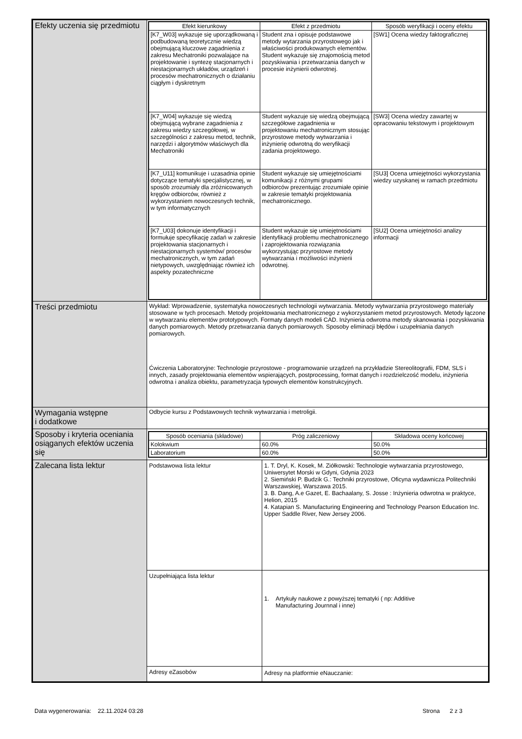| Efekty uczenia się przedmiotu | / Efekt kierunkowy / Efekt z przedmiotu / Sposób weryfikacji i oceny efektu / / --- / --- / --- / / [K7_W03] wykazuje się uporządkowaną i podbudowaną teoretycznie wiedzą obejmującą kluczowe zagadnienia z zakresu Mechatroniki pozwalające na projektowanie i syntezę stacjonarnych i niestacjonarnych układów, urządzeń i procesów mechatronicznych o działaniu ciągłym i dyskretnym / Student zna i opisuje podstawowe metody wytarzania przyrostowego jak i właściwości produkowanych elementów. Student wykazuje się znajomością metod pozyskiwania i przetwarzania danych w procesie inżynierii odwrotnej. / [SW1] Ocena wiedzy faktograficznej / / [K7_W04] wykazuje się wiedzą obejmującą wybrane zagadnienia z zakresu wiedzy szczegółowej, w szczególności z zakresu metod, technik, narzędzi i algorytmów właściwych dla Mechatroniki / Student wykazuje się wiedzą obejmującą szczegółowe zagadnienia w projektowaniu mechatronicznym stosując przyrostowe metody wytwarzania i inżynierię odwrotną do weryfikacji zadania projektowego. / [SW3] Ocena wiedzy zawartej w opracowaniu tekstowym i projektowym / / [K7_U11] komunikuje i uzasadnia opinie dotyczące tematyki specjalistycznej, w sposób zrozumiały dla zróżnicowanych kręgów odbiorców, również z wykorzystaniem nowoczesnych technik, w tym informatycznych / Student wykazuje się umiejętnościami komunikacji z różnymi grupami odbiorców prezentując zrozumiałe opinie w zakresie tematyki projektowania mechatronicznego. / [SU3] Ocena umiejętności wykorzystania wiedzy uzyskanej w ramach przedmiotu / / [K7_U03] dokonuje identyfikacji i formułuje specyfikację zadań w zakresie projektowania stacjonarnych i niestacjonarnych systemów/ procesów mechatronicznych, w tym zadań nietypowych, uwzględniając również ich aspekty pozatechniczne / Student wykazuje się umiejętnościami identyfikacji problemu mechatronicznego i zaprojektowania rozwiązania wykorzystując przyrostowe metody wytwarzania i możliwości inżynierii odwrotnej. / [SU2] Ocena umiejętności analizy informacji / |
| Treści przedmiotu | Wykład: Wprowadzenie, systematyka nowoczesnych technologii wytwarzania. Metody wytwarzania przyrostowego materiały stosowane w tych procesach. Metody projektowania mechatronicznego z wykorzystaniem metod przyrostowych. Metody łączone w wytwarzaniu elementów prototypowych. Formaty danych modeli CAD. Inżynieria odwrotna metody skanowania i pozyskiwania danych pomiarowych. Metody przetwarzania danych pomiarowych. Sposoby eliminacji błędów i uzupełniania danych pomiarowych. Ćwiczenia Laboratoryjne: Technologie przyrostowe - programowanie urządzeń na przykładzie Stereolitografii, FDM, SLS i innych, zasady projektowania elementów wspierających, postprocessing, format danych i rozdzielczość modelu, inżynieria odwrotna i analiza obiektu, parametryzacja typowych elementów konstrukcyjnych. |
| Wymagania wstępne i dodatkowe | Odbycie kursu z Podstawowych technik wytwarzania i metroligii. |
| Sposoby i kryteria oceniania osiąganych efektów uczenia się | / Sposób oceniania (składowe) / Próg zaliczeniowy / Składowa oceny końcowej / / --- / --- / --- / / Kolokwium / 60.0% / 50.0% / / Laboratorium / 60.0% / 50.0% / |
| Zalecana lista lektur | / Podstawowa lista lektur / 1. T. Dryl, K. Kosek, M. Ziółkowski: Technologie wytwarzania przyrostowego, Uniwersytet Morski w Gdyni, Gdynia 2023 2. Siemiński P. Budzik G.: Techniki przyrostowe, Oficyna wydawnicza Politechniki Warszawskiej, Warszawa 2015. 3. B. Dang, A.e Gazet, E. Bachaalany, S. Josse : Inżynieria odwrotna w praktyce, Helion, 2015 4. Katapian S. Manufacturing Engineering and Technology Pearson Education Inc. Upper Saddle River, New Jersey 2006. / / Uzupełniająca lista lektur / 1. Artykuły naukowe z powyższej tematyki ( np: Additive Manufacturing Journnal i inne) / / Adresy eZasobów / Adresy na platformie eNauczanie: / |
Data wygenerowania: 22.11.2024 03:28 Strona 2 z 3